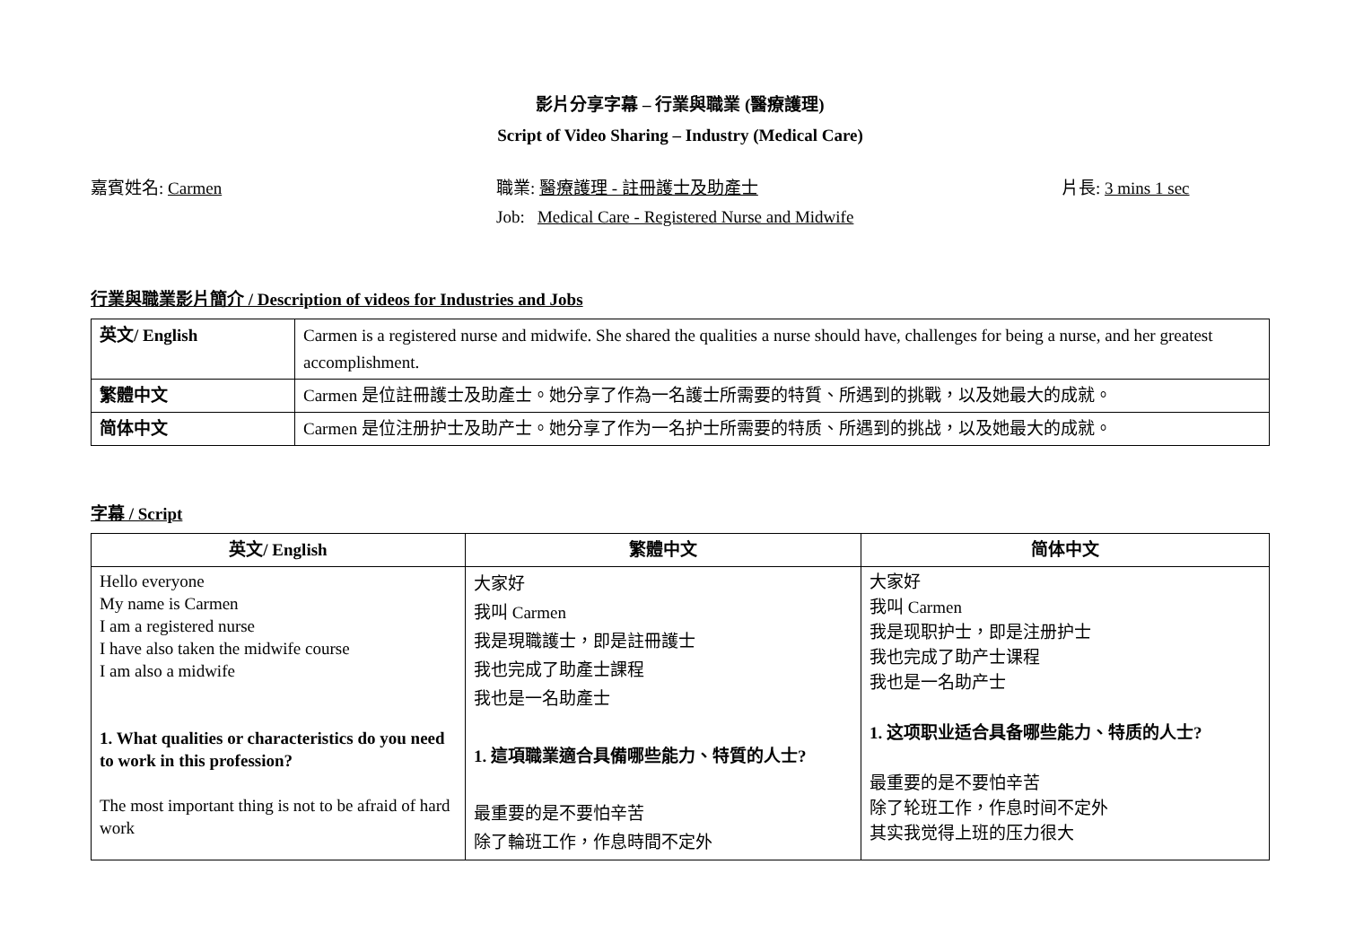影片分享字幕 – 行業與職業 (醫療護理)
Script of Video Sharing – Industry (Medical Care)
嘉賓姓名: Carmen 職業: 醫療護理 - 註冊護士及助產士
Job: Medical Care - Registered Nurse and Midwife
片長: 3 mins 1 sec
行業與職業影片簡介 / Description of videos for Industries and Jobs
| 英文/ English | Carmen is a registered nurse and midwife. She shared the qualities a nurse should have, challenges for being a nurse, and her greatest accomplishment. |
| 繁體中文 | Carmen 是位註冊護士及助產士。她分享了作為一名護士所需要的特質、所遇到的挑戰，以及她最大的成就。 |
| 简体中文 | Carmen 是位注册护士及助产士。她分享了作为一名护士所需要的特质、所遇到的挑战，以及她最大的成就。 |
字幕 / Script
| 英文/ English | 繁體中文 | 简体中文 |
| --- | --- | --- |
| Hello everyone My name is Carmen I am a registered nurse I have also taken the midwife course I am also a midwife 1. What qualities or characteristics do you need to work in this profession? The most important thing is not to be afraid of hard work | 大家好 我叫 Carmen 我是現職護士，即是註冊護士 我也完成了助產士課程 我也是一名助產士 1. 這項職業適合具備哪些能力、特質的人士? 最重要的是不要怕辛苦 除了輪班工作，作息時間不定外 | 大家好 我叫 Carmen 我是现职护士，即是注册护士 我也完成了助产士课程 我也是一名助产士 1. 这项职业适合具备哪些能力、特质的人士? 最重要的是不要怕辛苦 除了轮班工作，作息时间不定外 其实我觉得上班的压力很大 |